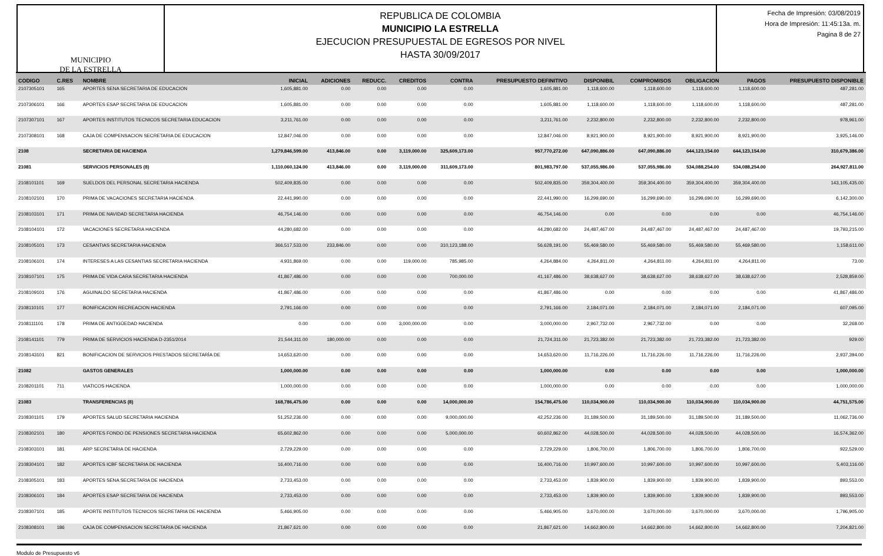MUNICIPIO
DE LA ESTRELLA
REPUBLICA DE COLOMBIA
MUNICIPIO LA ESTRELLA
EJECUCION PRESUPUESTAL DE EGRESOS POR NIVEL
HASTA 30/09/2017
Fecha de Impresión: 03/08/2019
Hora de Impresión: 11:45:13a. m.
Pagina 8 de 27
| CODIGO | C.RES | NOMBRE | INICIAL | ADICIONES | REDUCC. | CREDITOS | CONTRA | PRESUPUESTO DEFINITIVO | DISPONIBIL | COMPROMISOS | OBLIGACION | PAGOS | PRESUPUESTO DISPONIBLE |
| --- | --- | --- | --- | --- | --- | --- | --- | --- | --- | --- | --- | --- | --- |
| 2107305101 | 165 | APORTES SENA SECRETARIA DE EDUCACION | 1,605,881.00 | 0.00 | 0.00 | 0.00 | 0.00 | 1,605,881.00 | 1,118,600.00 | 1,118,600.00 | 1,118,600.00 | 1,118,600.00 | 487,281.00 |
| 2107306101 | 166 | APORTES ESAP SECRETARIA DE EDUCACION | 1,605,881.00 | 0.00 | 0.00 | 0.00 | 0.00 | 1,605,881.00 | 1,118,600.00 | 1,118,600.00 | 1,118,600.00 | 1,118,600.00 | 487,281.00 |
| 2107307101 | 167 | APORTES INSTITUTOS TECNICOS SECRETARIA EDUCACION | 3,211,761.00 | 0.00 | 0.00 | 0.00 | 0.00 | 3,211,761.00 | 2,232,800.00 | 2,232,800.00 | 2,232,800.00 | 2,232,800.00 | 978,961.00 |
| 2107308101 | 168 | CAJA DE COMPENSACION SECRETARIA DE EDUCACION | 12,847,046.00 | 0.00 | 0.00 | 0.00 | 0.00 | 12,847,046.00 | 8,921,900.00 | 8,921,900.00 | 8,921,900.00 | 8,921,900.00 | 3,925,146.00 |
| 2108 | | SECRETARIA DE HACIENDA | 1,279,846,599.00 | 413,846.00 | 0.00 | 3,119,000.00 | 325,609,173.00 | 957,770,272.00 | 647,090,886.00 | 647,090,886.00 | 644,123,154.00 | 644,123,154.00 | 310,679,386.00 |
| 21081 | | SERVICIOS PERSONALES (8) | 1,110,060,124.00 | 413,846.00 | 0.00 | 3,119,000.00 | 311,609,173.00 | 801,983,797.00 | 537,055,986.00 | 537,055,986.00 | 534,088,254.00 | 534,088,254.00 | 264,927,811.00 |
| 2108101101 | 169 | SUELDOS DEL PERSONAL SECRETARIA HACIENDA | 502,409,835.00 | 0.00 | 0.00 | 0.00 | 0.00 | 502,409,835.00 | 359,304,400.00 | 359,304,400.00 | 359,304,400.00 | 359,304,400.00 | 143,105,435.00 |
| 2108102101 | 170 | PRIMA DE VACACIONES SECRETARIA HACIENDA | 22,441,990.00 | 0.00 | 0.00 | 0.00 | 0.00 | 22,441,990.00 | 16,299,690.00 | 16,299,690.00 | 16,299,690.00 | 16,299,690.00 | 6,142,300.00 |
| 2108103101 | 171 | PRIMA DE NAVIDAD SECRETARIA HACIENDA | 46,754,146.00 | 0.00 | 0.00 | 0.00 | 0.00 | 46,754,146.00 | 0.00 | 0.00 | 0.00 | 0.00 | 46,754,146.00 |
| 2108104101 | 172 | VACACIONES SECRETARIA HACIENDA | 44,280,682.00 | 0.00 | 0.00 | 0.00 | 0.00 | 44,280,682.00 | 24,487,467.00 | 24,487,467.00 | 24,487,467.00 | 24,487,467.00 | 19,793,215.00 |
| 2108105101 | 173 | CESANTIAS SECRETARIA HACIENDA | 366,517,533.00 | 233,846.00 | 0.00 | 0.00 | 310,123,188.00 | 56,628,191.00 | 55,469,580.00 | 55,469,580.00 | 55,469,580.00 | 55,469,580.00 | 1,158,611.00 |
| 2108106101 | 174 | INTERESES A LAS CESANTIAS SECRETARIA HACIENDA | 4,931,869.00 | 0.00 | 0.00 | 119,000.00 | 785,985.00 | 4,264,884.00 | 4,264,811.00 | 4,264,811.00 | 4,264,811.00 | 4,264,811.00 | 73.00 |
| 2108107101 | 175 | PRIMA DE VIDA CARA SECRETARIA HACIENDA | 41,867,486.00 | 0.00 | 0.00 | 0.00 | 700,000.00 | 41,167,486.00 | 38,638,627.00 | 38,638,627.00 | 38,638,627.00 | 38,638,627.00 | 2,528,859.00 |
| 2108109101 | 176 | AGUINALDO SECRETARIA HACIENDA | 41,867,486.00 | 0.00 | 0.00 | 0.00 | 0.00 | 41,867,486.00 | 0.00 | 0.00 | 0.00 | 0.00 | 41,867,486.00 |
| 2108110101 | 177 | BONIFICACION RECREACION HACIENDA | 2,791,166.00 | 0.00 | 0.00 | 0.00 | 0.00 | 2,791,166.00 | 2,184,071.00 | 2,184,071.00 | 2,184,071.00 | 2,184,071.00 | 607,095.00 |
| 2108111101 | 178 | PRIMA DE ANTIGÜEDAD HACIENDA | 0.00 | 0.00 | 0.00 | 3,000,000.00 | 0.00 | 3,000,000.00 | 2,967,732.00 | 2,967,732.00 | 0.00 | 0.00 | 32,268.00 |
| 2108141101 | 779 | PRIMA DE SERVICIOS HACIENDA D-2351/2014 | 21,544,311.00 | 180,000.00 | 0.00 | 0.00 | 0.00 | 21,724,311.00 | 21,723,382.00 | 21,723,382.00 | 21,723,382.00 | 21,723,382.00 | 929.00 |
| 2108143101 | 821 | BONIFICACION DE SERVICIOS PRESTADOS SECRETARÌA DE | 14,653,620.00 | 0.00 | 0.00 | 0.00 | 0.00 | 14,653,620.00 | 11,716,226.00 | 11,716,226.00 | 11,716,226.00 | 11,716,226.00 | 2,937,394.00 |
| 21082 | | GASTOS GENERALES | 1,000,000.00 | 0.00 | 0.00 | 0.00 | 0.00 | 1,000,000.00 | 0.00 | 0.00 | 0.00 | 0.00 | 1,000,000.00 |
| 2108201101 | 711 | VIATICOS HACIENDA | 1,000,000.00 | 0.00 | 0.00 | 0.00 | 0.00 | 1,000,000.00 | 0.00 | 0.00 | 0.00 | 0.00 | 1,000,000.00 |
| 21083 | | TRANSFERENCIAS (8) | 168,786,475.00 | 0.00 | 0.00 | 0.00 | 14,000,000.00 | 154,786,475.00 | 110,034,900.00 | 110,034,900.00 | 110,034,900.00 | 110,034,900.00 | 44,751,575.00 |
| 2108301101 | 179 | APORTES SALUD SECRETARIA HACIENDA | 51,252,236.00 | 0.00 | 0.00 | 0.00 | 9,000,000.00 | 42,252,236.00 | 31,189,500.00 | 31,189,500.00 | 31,189,500.00 | 31,189,500.00 | 11,062,736.00 |
| 2108302101 | 180 | APORTES FONDO DE PENSIONES SECRETARIA HACIENDA | 65,602,862.00 | 0.00 | 0.00 | 0.00 | 5,000,000.00 | 60,602,862.00 | 44,028,500.00 | 44,028,500.00 | 44,028,500.00 | 44,028,500.00 | 16,574,362.00 |
| 2108303101 | 181 | ARP SECRETARIA DE HACIENDA | 2,729,229.00 | 0.00 | 0.00 | 0.00 | 0.00 | 2,729,229.00 | 1,806,700.00 | 1,806,700.00 | 1,806,700.00 | 1,806,700.00 | 922,529.00 |
| 2108304101 | 182 | APORTES ICBF SECRETARIA DE HACIENDA | 16,400,716.00 | 0.00 | 0.00 | 0.00 | 0.00 | 16,400,716.00 | 10,997,600.00 | 10,997,600.00 | 10,997,600.00 | 10,997,600.00 | 5,403,116.00 |
| 2108305101 | 183 | APORTES SENA SECRETARIA DE HACIENDA | 2,733,453.00 | 0.00 | 0.00 | 0.00 | 0.00 | 2,733,453.00 | 1,839,900.00 | 1,839,900.00 | 1,839,900.00 | 1,839,900.00 | 893,553.00 |
| 2108306101 | 184 | APORTES ESAP SECRETARIA DE HACIENDA | 2,733,453.00 | 0.00 | 0.00 | 0.00 | 0.00 | 2,733,453.00 | 1,839,900.00 | 1,839,900.00 | 1,839,900.00 | 1,839,900.00 | 893,553.00 |
| 2108307101 | 185 | APORTE INSTITUTOS TECNICOS SECRETARIA DE HACIENDA | 5,466,905.00 | 0.00 | 0.00 | 0.00 | 0.00 | 5,466,905.00 | 3,670,000.00 | 3,670,000.00 | 3,670,000.00 | 3,670,000.00 | 1,796,905.00 |
| 2108308101 | 186 | CAJA DE COMPENSACION SECRETARIA DE HACIENDA | 21,867,621.00 | 0.00 | 0.00 | 0.00 | 0.00 | 21,867,621.00 | 14,662,800.00 | 14,662,800.00 | 14,662,800.00 | 14,662,800.00 | 7,204,821.00 |
Modulo de Presupuesto v6